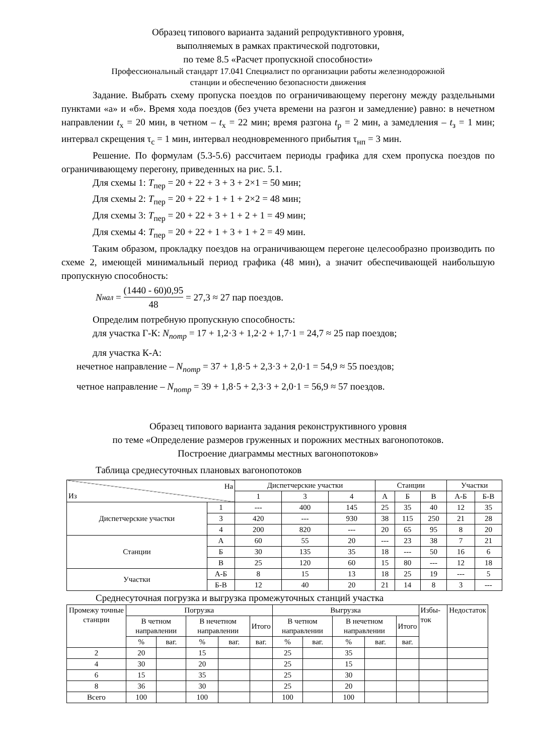Образец типового варианта заданий репродуктивного уровня,
выполняемых в рамках практической подготовки,
по теме 8.5 «Расчет пропускной способности»
Профессиональный стандарт 17.041 Специалист по организации работы железнодорожной
станции и обеспечению безопасности движения
Задание. Выбрать схему пропуска поездов по ограничивающему перегону между раздельными пунктами «а» и «б». Время хода поездов (без учета времени на разгон и замедление) равно: в нечетном направлении t<sub>х</sub> = 20 мин, в четном – t<sub>х</sub> = 22 мин; время разгона t<sub>р</sub> = 2 мин, а замедления – t<sub>з</sub> = 1 мин; интервал скрещения τ<sub>с</sub> = 1 мин, интервал неодновременного прибытия τ<sub>нп</sub> = 3 мин.
Решение. По формулам (5.3-5.6) рассчитаем периоды графика для схем пропуска поездов по ограничивающему перегону, приведенных на рис. 5.1.
Для схемы 1: T<sub>пер</sub> = 20 + 22 + 3 + 3 + 2×1 = 50 мин;
Для схемы 2: T<sub>пер</sub> = 20 + 22 + 1 + 1 + 2×2 = 48 мин;
Для схемы 3: T<sub>пер</sub> = 20 + 22 + 3 + 1 + 2 + 1 = 49 мин;
Для схемы 4: T<sub>пер</sub> = 20 + 22 + 1 + 3 + 1 + 2 = 49 мин.
Таким образом, прокладку поездов на ограничивающем перегоне целесообразно производить по схеме 2, имеющей минимальный период графика (48 мин), а значит обеспечивающей наибольшую пропускную способность:
N<sub>нал</sub> = (1440 - 60)0,95 48 = 27,3 ≈ 27 пар поездов.
Определим потребную пропускную способность:
для участка Г-К: N<sub>потр</sub> = 17 + 1,2·3 + 1,2·2 + 1,7·1 = 24,7 ≈ 25 пар поездов;
для участка К-А:
нечетное направление – N<sub>потр</sub> = 37 + 1,8·5 + 2,3·3 + 2,0·1 = 54,9 ≈ 55 поездов;
четное направление – N<sub>потр</sub> = 39 + 1,8·5 + 2,3·3 + 2,0·1 = 56,9 ≈ 57 поездов.
Образец типового варианта задания реконструктивного уровня
по теме «Определение размеров груженных и порожних местных вагонопотоков.
Построение диаграммы местных вагонопотоков»
Таблица среднесуточных плановых вагонопотоков
| На Из | | Диспетчерские участки | | | Станции | | | Участки | |
| --- | --- | --- | --- | --- | --- | --- | --- | --- | --- |
| | | 1 | 3 | 4 | А | Б | В | А-Б | Б-В |
| Диспетчерские участки | 1 | --- | 400 | 145 | 25 | 35 | 40 | 12 | 35 |
| | 3 | 420 | --- | 930 | 38 | 115 | 250 | 21 | 28 |
| | 4 | 200 | 820 | --- | 20 | 65 | 95 | 8 | 20 |
| Станции | А | 60 | 55 | 20 | --- | 23 | 38 | 7 | 21 |
| | Б | 30 | 135 | 35 | 18 | --- | 50 | 16 | 6 |
| | В | 25 | 120 | 60 | 15 | 80 | --- | 12 | 18 |
| Участки | А-Б | 8 | 15 | 13 | 18 | 25 | 19 | --- | 5 |
| | Б-В | 12 | 40 | 20 | 21 | 14 | 8 | 3 | --- |
Среднесуточная погрузка и выгрузка промежуточных станций участка
| Промежу точные станции | Погрузка | | | | | Выгрузка | | | | | Избы-ток | Недостаток |
| --- | --- | --- | --- | --- | --- | --- | --- | --- | --- | --- | --- | --- |
| | В четном направлении | | В нечетном направлении | | Итого | В четном направлении | | В нечетном направлении | | Итого | | |
| | % | ваг. | % | ваг. | ваг. | % | ваг. | % | ваг. | ваг. | | |
| 2 | 20 | | 15 | | | 25 | | 35 | | | | |
| 4 | 30 | | 20 | | | 25 | | 15 | | | | |
| 6 | 15 | | 35 | | | 25 | | 30 | | | | |
| 8 | 36 | | 30 | | | 25 | | 20 | | | | |
| Всего | 100 | | 100 | | | 100 | | 100 | | | | |